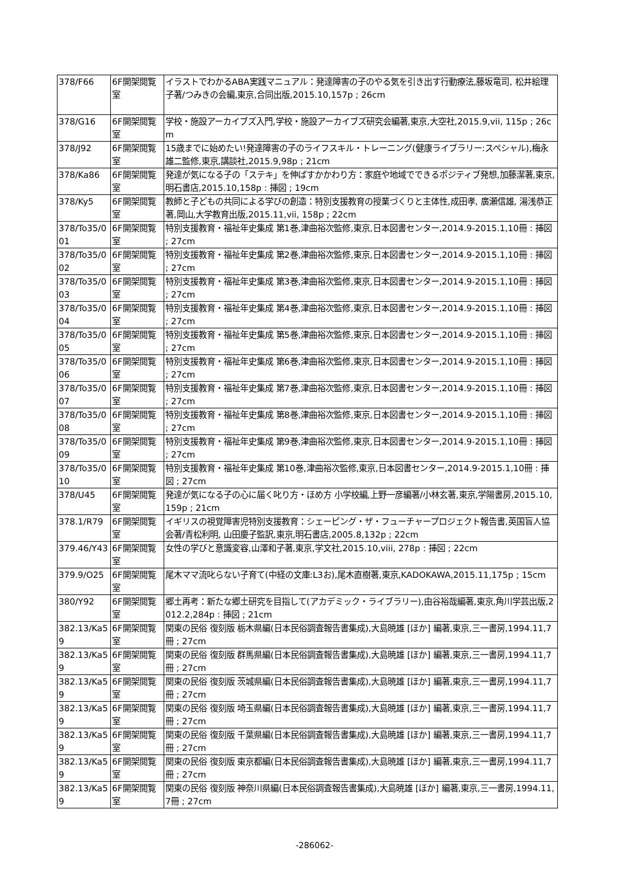| 378/F66 | 6F開架閲覧室 | イラストでわかるABA実践マニュアル：発達障害の子のやる気を引き出す行動療法,藤坂竜司, 松井絵理子著/つみきの会編,東京,合同出版,2015.10,157p ; 26cm |
| 378/G16 | 6F開架閲覧室 | 学校・施設アーカイブズ入門,学校・施設アーカイブズ研究会編著,東京,大空社,2015.9,vii, 115p ; 26cm |
| 378/J92 | 6F開架閲覧室 | 15歳までに始めたい!発達障害の子のライフスキル・トレーニング(健康ライブラリー:スペシャル),梅永雄二監修,東京,講談社,2015.9,98p ; 21cm |
| 378/Ka86 | 6F開架閲覧室 | 発達が気になる子の「ステキ」を伸ばすかかわり方：家庭や地域でできるポジティブ発想,加藤潔著,東京,明石書店,2015.10,158p : 挿図 ; 19cm |
| 378/Ky5 | 6F開架閲覧室 | 教師と子どもの共同による学びの創造：特別支援教育の授業づくりと主体性,成田孝, 廣瀬信雄, 湯浅恭正著,岡山,大学教育出版,2015.11,vii, 158p ; 22cm |
| 378/To35/001 | 6F開架閲覧室 | 特別支援教育・福祉年史集成 第1巻,津曲裕次監修,東京,日本図書センター,2014.9-2015.1,10冊 : 挿図 ; 27cm |
| 378/To35/002 | 6F開架閲覧室 | 特別支援教育・福祉年史集成 第2巻,津曲裕次監修,東京,日本図書センター,2014.9-2015.1,10冊 : 挿図 ; 27cm |
| 378/To35/003 | 6F開架閲覧室 | 特別支援教育・福祉年史集成 第3巻,津曲裕次監修,東京,日本図書センター,2014.9-2015.1,10冊 : 挿図 ; 27cm |
| 378/To35/004 | 6F開架閲覧室 | 特別支援教育・福祉年史集成 第4巻,津曲裕次監修,東京,日本図書センター,2014.9-2015.1,10冊 : 挿図 ; 27cm |
| 378/To35/005 | 6F開架閲覧室 | 特別支援教育・福祉年史集成 第5巻,津曲裕次監修,東京,日本図書センター,2014.9-2015.1,10冊 : 挿図 ; 27cm |
| 378/To35/006 | 6F開架閲覧室 | 特別支援教育・福祉年史集成 第6巻,津曲裕次監修,東京,日本図書センター,2014.9-2015.1,10冊 : 挿図 ; 27cm |
| 378/To35/007 | 6F開架閲覧室 | 特別支援教育・福祉年史集成 第7巻,津曲裕次監修,東京,日本図書センター,2014.9-2015.1,10冊 : 挿図 ; 27cm |
| 378/To35/008 | 6F開架閲覧室 | 特別支援教育・福祉年史集成 第8巻,津曲裕次監修,東京,日本図書センター,2014.9-2015.1,10冊 : 挿図 ; 27cm |
| 378/To35/009 | 6F開架閲覧室 | 特別支援教育・福祉年史集成 第9巻,津曲裕次監修,東京,日本図書センター,2014.9-2015.1,10冊 : 挿図 ; 27cm |
| 378/To35/010 | 6F開架閲覧室 | 特別支援教育・福祉年史集成 第10巻,津曲裕次監修,東京,日本図書センター,2014.9-2015.1,10冊 : 挿図 ; 27cm |
| 378/U45 | 6F開架閲覧室 | 発達が気になる子の心に届く叱り方・ほめ方 小学校編,上野一彦編著/小林玄著,東京,学陽書房,2015.10,159p ; 21cm |
| 378.1/R79 | 6F開架閲覧室 | イギリスの視覚障害児特別支援教育：シェーピング・ザ・フューチャープロジェクト報告書,英国盲人協会著/青松利明, 山田慶子監訳,東京,明石書店,2005.8,132p ; 22cm |
| 379.46/Y43 | 6F開架閲覧室 | 女性の学びと意識変容,山澤和子著,東京,学文社,2015.10,viii, 278p : 挿図 ; 22cm |
| 379.9/O25 | 6F開架閲覧室 | 尾木ママ流叱らない子育て(中経の文庫:L3お),尾木直樹著,東京,KADOKAWA,2015.11,175p ; 15cm |
| 380/Y92 | 6F開架閲覧室 | 郷土再考：新たな郷土研究を目指して(アカデミック・ライブラリー),由谷裕哉編著,東京,角川学芸出版,2012.2,284p : 挿図 ; 21cm |
| 382.13/Ka59 | 6F開架閲覧室 | 関東の民俗 復刻版 栃木県編(日本民俗調査報告書集成),大島暁雄 [ほか] 編著,東京,三一書房,1994.11,7冊 ; 27cm |
| 382.13/Ka59 | 6F開架閲覧室 | 関東の民俗 復刻版 群馬県編(日本民俗調査報告書集成),大島暁雄 [ほか] 編著,東京,三一書房,1994.11,7冊 ; 27cm |
| 382.13/Ka59 | 6F開架閲覧室 | 関東の民俗 復刻版 茨城県編(日本民俗調査報告書集成),大島暁雄 [ほか] 編著,東京,三一書房,1994.11,7冊 ; 27cm |
| 382.13/Ka59 | 6F開架閲覧室 | 関東の民俗 復刻版 埼玉県編(日本民俗調査報告書集成),大島暁雄 [ほか] 編著,東京,三一書房,1994.11,7冊 ; 27cm |
| 382.13/Ka59 | 6F開架閲覧室 | 関東の民俗 復刻版 千葉県編(日本民俗調査報告書集成),大島暁雄 [ほか] 編著,東京,三一書房,1994.11,7冊 ; 27cm |
| 382.13/Ka59 | 6F開架閲覧室 | 関東の民俗 復刻版 東京都編(日本民俗調査報告書集成),大島暁雄 [ほか] 編著,東京,三一書房,1994.11,7冊 ; 27cm |
| 382.13/Ka59 | 6F開架閲覧室 | 関東の民俗 復刻版 神奈川県編(日本民俗調査報告書集成),大島暁雄 [ほか] 編著,東京,三一書房,1994.11,7冊 ; 27cm |
-286062-